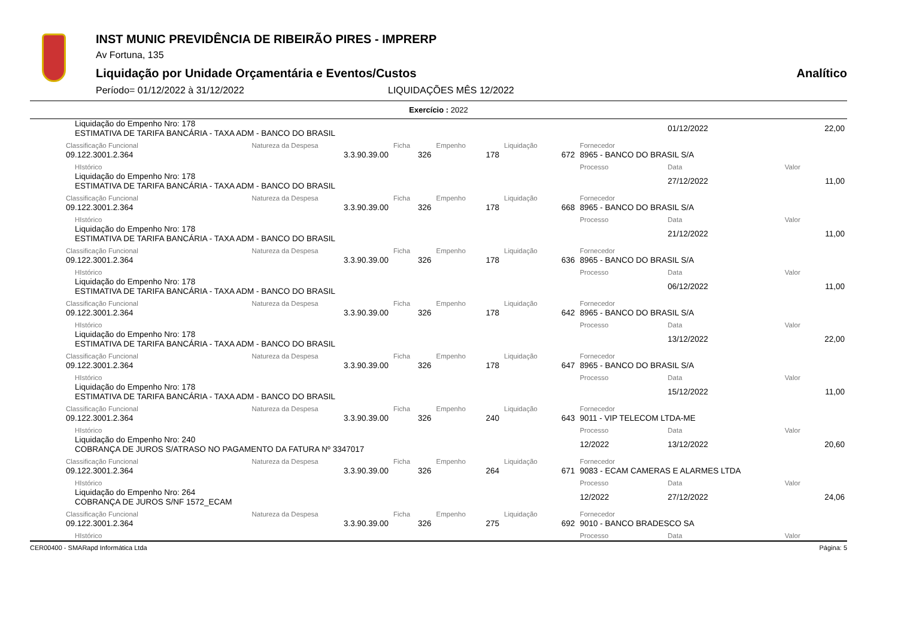INST MUNIC PREVIDÊNCIA DE RIBEIRÃO PIRES - IMPRERP
Av Fortuna, 135
Liquidação por Unidade Orçamentária e Eventos/Custos Analítico
Período= 01/12/2022 à 31/12/2022 LIQUIDAÇÕES MÊS 12/2022
Exercício : 2022
| Liquidação do Empenho Nro: 178 ESTIMATIVA DE TARIFA BANCÁRIA - TAXA ADM - BANCO DO BRASIL | | | | | | 01/12/2022 | 22,00 |
| Classificação Funcional | Natureza da Despesa | Ficha | Empenho | Liquidação | Fornecedor | | |
| 09.122.3001.2.364 | 3.3.90.39.00 | 326 | 178 | 672 | 8965 - BANCO DO BRASIL S/A | | |
| HIstórico | | | | | Processo | Data | Valor |
| Liquidação do Empenho Nro: 178 ESTIMATIVA DE TARIFA BANCÁRIA - TAXA ADM - BANCO DO BRASIL | | | | | | 27/12/2022 | 11,00 |
| Classificação Funcional | Natureza da Despesa | Ficha | Empenho | Liquidação | Fornecedor | | |
| 09.122.3001.2.364 | 3.3.90.39.00 | 326 | 178 | 668 | 8965 - BANCO DO BRASIL S/A | | |
| HIstórico | | | | | Processo | Data | Valor |
| Liquidação do Empenho Nro: 178 ESTIMATIVA DE TARIFA BANCÁRIA - TAXA ADM - BANCO DO BRASIL | | | | | | 21/12/2022 | 11,00 |
| Classificação Funcional | Natureza da Despesa | Ficha | Empenho | Liquidação | Fornecedor | | |
| 09.122.3001.2.364 | 3.3.90.39.00 | 326 | 178 | 636 | 8965 - BANCO DO BRASIL S/A | | |
| HIstórico | | | | | Processo | Data | Valor |
| Liquidação do Empenho Nro: 178 ESTIMATIVA DE TARIFA BANCÁRIA - TAXA ADM - BANCO DO BRASIL | | | | | | 06/12/2022 | 11,00 |
| Classificação Funcional | Natureza da Despesa | Ficha | Empenho | Liquidação | Fornecedor | | |
| 09.122.3001.2.364 | 3.3.90.39.00 | 326 | 178 | 642 | 8965 - BANCO DO BRASIL S/A | | |
| HIstórico | | | | | Processo | Data | Valor |
| Liquidação do Empenho Nro: 178 ESTIMATIVA DE TARIFA BANCÁRIA - TAXA ADM - BANCO DO BRASIL | | | | | | 13/12/2022 | 22,00 |
| Classificação Funcional | Natureza da Despesa | Ficha | Empenho | Liquidação | Fornecedor | | |
| 09.122.3001.2.364 | 3.3.90.39.00 | 326 | 178 | 647 | 8965 - BANCO DO BRASIL S/A | | |
| HIstórico | | | | | Processo | Data | Valor |
| Liquidação do Empenho Nro: 178 ESTIMATIVA DE TARIFA BANCÁRIA - TAXA ADM - BANCO DO BRASIL | | | | | | 15/12/2022 | 11,00 |
| Classificação Funcional | Natureza da Despesa | Ficha | Empenho | Liquidação | Fornecedor | | |
| 09.122.3001.2.364 | 3.3.90.39.00 | 326 | 240 | 643 | 9011 - VIP TELECOM LTDA-ME | | |
| HIstórico | | | | | Processo | Data | Valor |
| Liquidação do Empenho Nro: 240 COBRANÇA DE JUROS S/ATRASO NO PAGAMENTO DA FATURA Nº 3347017 | | | | | 12/2022 | 13/12/2022 | 20,60 |
| Classificação Funcional | Natureza da Despesa | Ficha | Empenho | Liquidação | Fornecedor | | |
| 09.122.3001.2.364 | 3.3.90.39.00 | 326 | 264 | 671 | 9083 - ECAM CAMERAS E ALARMES LTDA | | |
| HIstórico | | | | | Processo | Data | Valor |
| Liquidação do Empenho Nro: 264 COBRANÇA DE JUROS S/NF 1572_ECAM | | | | | 12/2022 | 27/12/2022 | 24,06 |
| Classificação Funcional | Natureza da Despesa | Ficha | Empenho | Liquidação | Fornecedor | | |
| 09.122.3001.2.364 | 3.3.90.39.00 | 326 | 275 | 692 | 9010 - BANCO BRADESCO SA | | |
| HIstórico | | | | | Processo | Data | Valor |
CER00400 - SMARapd Informática Ltda Página: 5